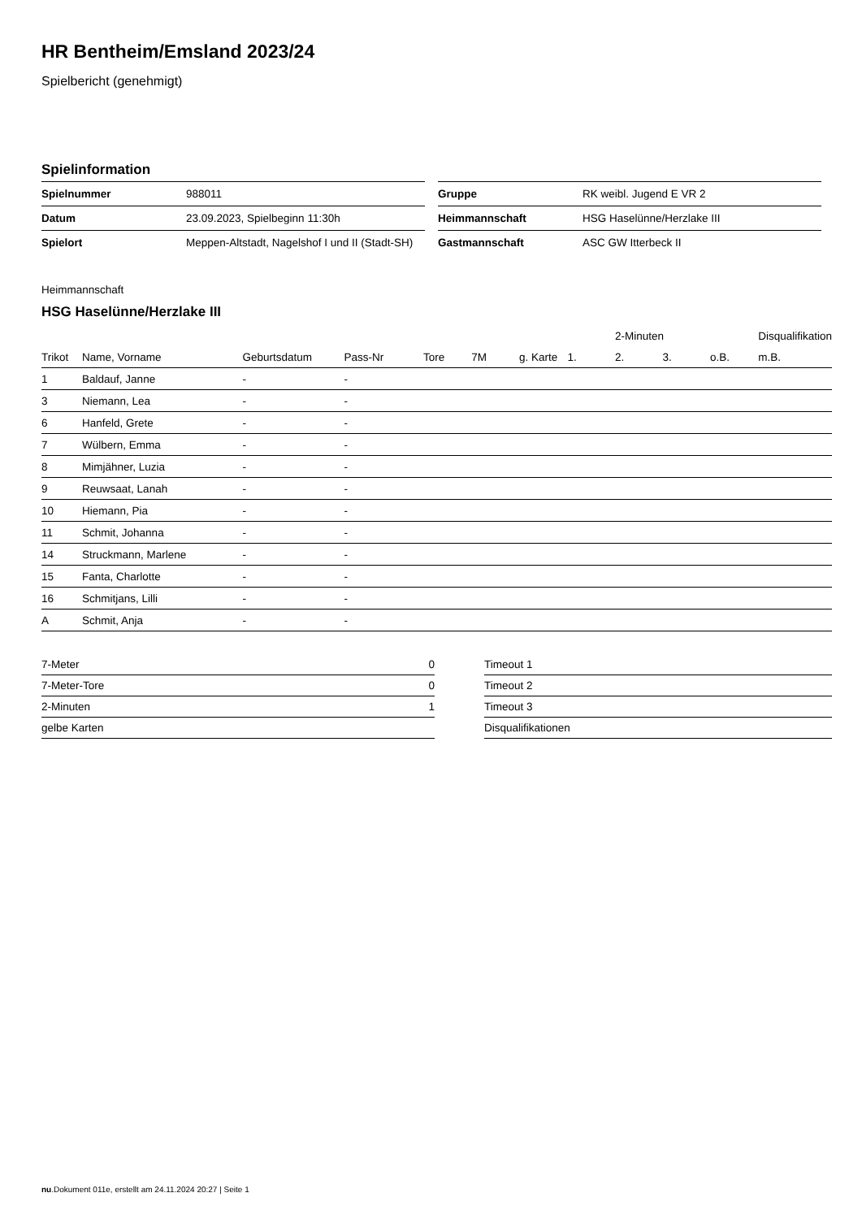HR Bentheim/Emsland 2023/24
Spielbericht (genehmigt)
Spielinformation
| Spielnummer | 988011 |
| Datum | 23.09.2023, Spielbeginn 11:30h |
| Spielort | Meppen-Altstadt, Nagelshof I und II (Stadt-SH) |
| Gruppe | RK weibl. Jugend E VR 2 |
| Heimmannschaft | HSG Haselünne/Herzlake III |
| Gastmannschaft | ASC GW Itterbeck II |
Heimmannschaft
HSG Haselünne/Herzlake III
| | | | | | | | | 2-Minuten | | | Disqualifikation |
| --- | --- | --- | --- | --- | --- | --- | --- | --- | --- | --- | --- |
| Trikot | Name, Vorname | Geburtsdatum | Pass-Nr | Tore | 7M | g. Karte | 1. | 2. | 3. | o.B. | m.B. |
| 1 | Baldauf, Janne | - | - | | | | | | | | |
| 3 | Niemann, Lea | - | - | | | | | | | | |
| 6 | Hanfeld, Grete | - | - | | | | | | | | |
| 7 | Wülbern, Emma | - | - | | | | | | | | |
| 8 | Mimjähner, Luzia | - | - | | | | | | | | |
| 9 | Reuwsaat, Lanah | - | - | | | | | | | | |
| 10 | Hiemann, Pia | - | - | | | | | | | | |
| 11 | Schmit, Johanna | - | - | | | | | | | | |
| 14 | Struckmann, Marlene | - | - | | | | | | | | |
| 15 | Fanta, Charlotte | - | - | | | | | | | | |
| 16 | Schmitjans, Lilli | - | - | | | | | | | | |
| A | Schmit, Anja | - | - | | | | | | | | |
| 7-Meter | 0 |
| 7-Meter-Tore | 0 |
| 2-Minuten | 1 |
| gelbe Karten | |
| Timeout 1 |
| Timeout 2 |
| Timeout 3 |
| Disqualifikationen |
nu.Dokument 011e, erstellt am 24.11.2024 20:27 | Seite 1